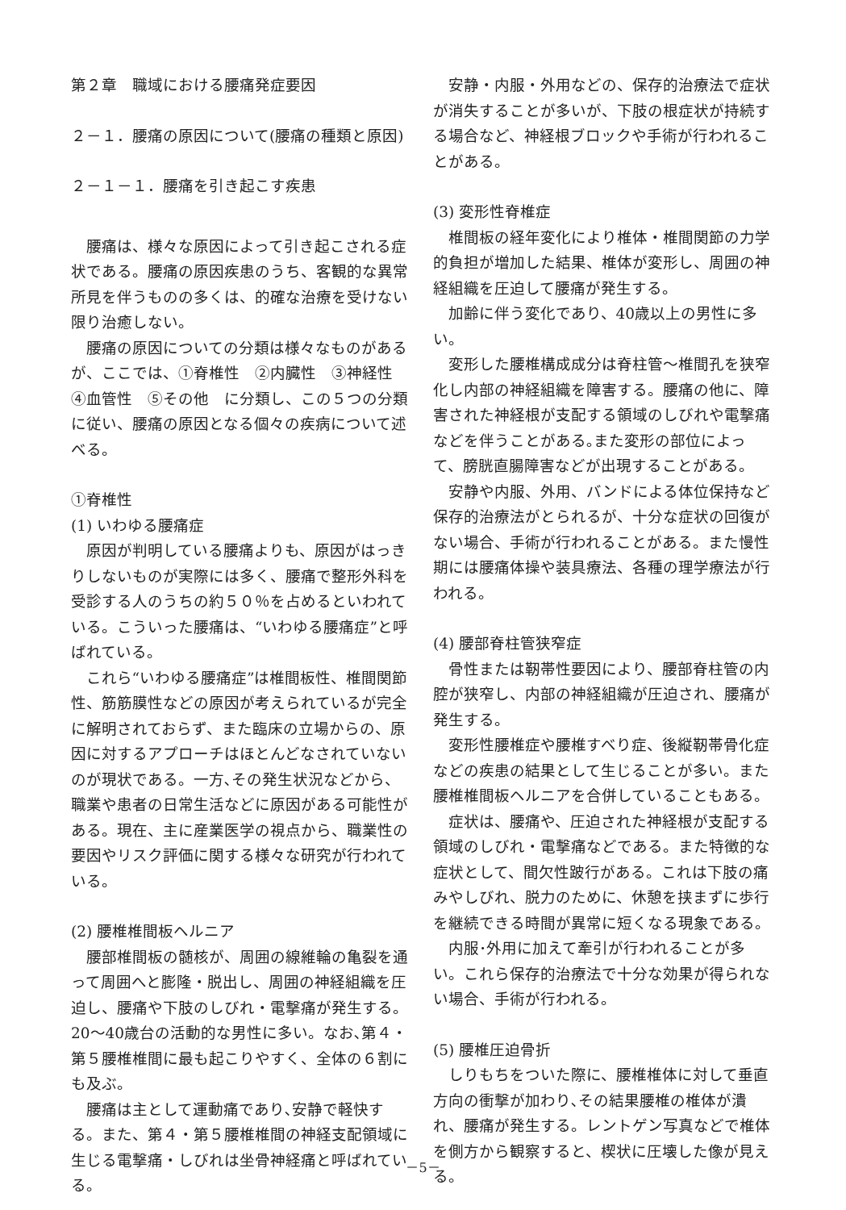第２章　職域における腰痛発症要因
２－１．腰痛の原因について(腰痛の種類と原因)
２－１－１．腰痛を引き起こす疾患
腰痛は、様々な原因によって引き起こされる症状である。腰痛の原因疾患のうち、客観的な異常所見を伴うものの多くは、的確な治療を受けない限り治癒しない。
腰痛の原因についての分類は様々なものがあるが、ここでは、①脊椎性　②内臓性　③神経性　④血管性　⑤その他　に分類し、この５つの分類に従い、腰痛の原因となる個々の疾病について述べる。
①脊椎性
(1) いわゆる腰痛症
原因が判明している腰痛よりも、原因がはっきりしないものが実際には多く、腰痛で整形外科を受診する人のうちの約５０％を占めるといわれている。こういった腰痛は、“いわゆる腰痛症”と呼ばれている。
これら“いわゆる腰痛症”は椎間板性、椎間関節性、筋筋膜性などの原因が考えられているが完全に解明されておらず、また臨床の立場からの、原因に対するアプローチはほとんどなされていないのが現状である。一方､その発生状況などから、職業や患者の日常生活などに原因がある可能性がある。現在、主に産業医学の視点から、職業性の要因やリスク評価に関する様々な研究が行われている。
(2) 腰椎椎間板ヘルニア
腰部椎間板の髄核が、周囲の線維輪の亀裂を通って周囲へと膨隆・脱出し、周囲の神経組織を圧迫し、腰痛や下肢のしびれ・電撃痛が発生する。20～40歳台の活動的な男性に多い。なお､第４・第５腰椎椎間に最も起こりやすく、全体の６割にも及ぶ。
腰痛は主として運動痛であり､安静で軽快する。また、第４・第５腰椎椎間の神経支配領域に生じる電撃痛・しびれは坐骨神経痛と呼ばれている。
安静・内服・外用などの、保存的治療法で症状が消失することが多いが、下肢の根症状が持続する場合など、神経根ブロックや手術が行われることがある。
(3) 変形性脊椎症
椎間板の経年変化により椎体・椎間関節の力学的負担が増加した結果、椎体が変形し、周囲の神経組織を圧迫して腰痛が発生する。
加齢に伴う変化であり、40歳以上の男性に多い。
変形した腰椎構成成分は脊柱管～椎間孔を狭窄化し内部の神経組織を障害する。腰痛の他に、障害された神経根が支配する領域のしびれや電撃痛などを伴うことがある｡また変形の部位によって、膀胱直腸障害などが出現することがある。
安静や内服、外用、バンドによる体位保持など保存的治療法がとられるが、十分な症状の回復がない場合、手術が行われることがある。また慢性期には腰痛体操や装具療法、各種の理学療法が行われる。
(4) 腰部脊柱管狭窄症
骨性または靭帯性要因により、腰部脊柱管の内腔が狭窄し、内部の神経組織が圧迫され、腰痛が発生する。
変形性腰椎症や腰椎すべり症、後縦靭帯骨化症などの疾患の結果として生じることが多い。また腰椎椎間板ヘルニアを合併していることもある。
症状は、腰痛や、圧迫された神経根が支配する領域のしびれ・電撃痛などである。また特徴的な症状として、間欠性跛行がある。これは下肢の痛みやしびれ、脱力のために、休憩を挟まずに歩行を継続できる時間が異常に短くなる現象である。
内服･外用に加えて牽引が行われることが多い。これら保存的治療法で十分な効果が得られない場合、手術が行われる。
(5) 腰椎圧迫骨折
しりもちをついた際に、腰椎椎体に対して垂直方向の衝撃が加わり､その結果腰椎の椎体が潰れ、腰痛が発生する。レントゲン写真などで椎体を側方から観察すると、楔状に圧壊した像が見える。
－5－